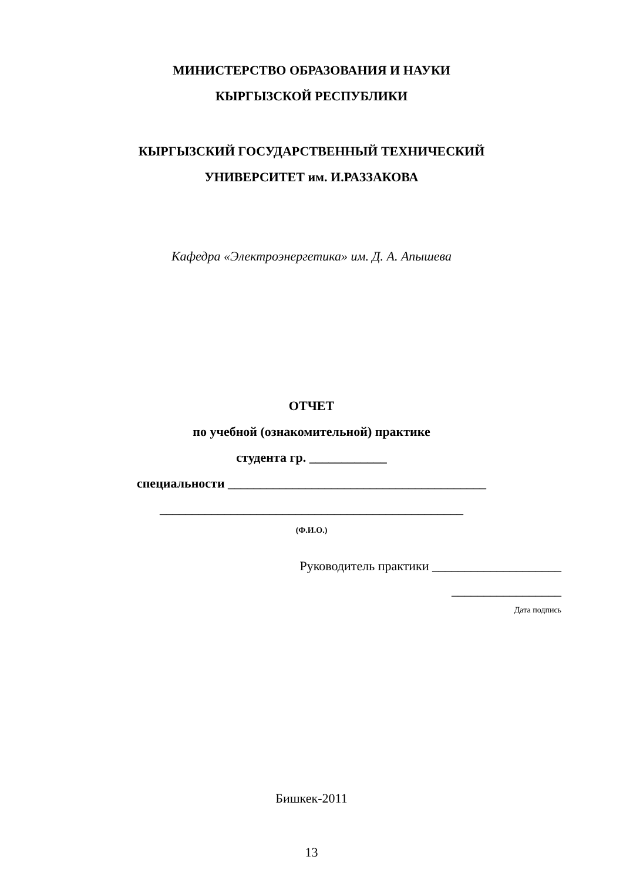МИНИСТЕРСТВО ОБРАЗОВАНИЯ И НАУКИ
КЫРГЫЗСКОЙ РЕСПУБЛИКИ
КЫРГЫЗСКИЙ ГОСУДАРСТВЕННЫЙ ТЕХНИЧЕСКИЙ
УНИВЕРСИТЕТ им. И.РАЗЗАКОВА
Кафедра «Электроэнергетика» им. Д. А. Апышева
ОТЧЕТ
по учебной (ознакомительной) практике
студента гр. ____________
специальности ________________________________________
_______________________________________________
(Ф.И.О.)
Руководитель практики ____________________
_________________
Дата подпись
Бишкек-2011
13